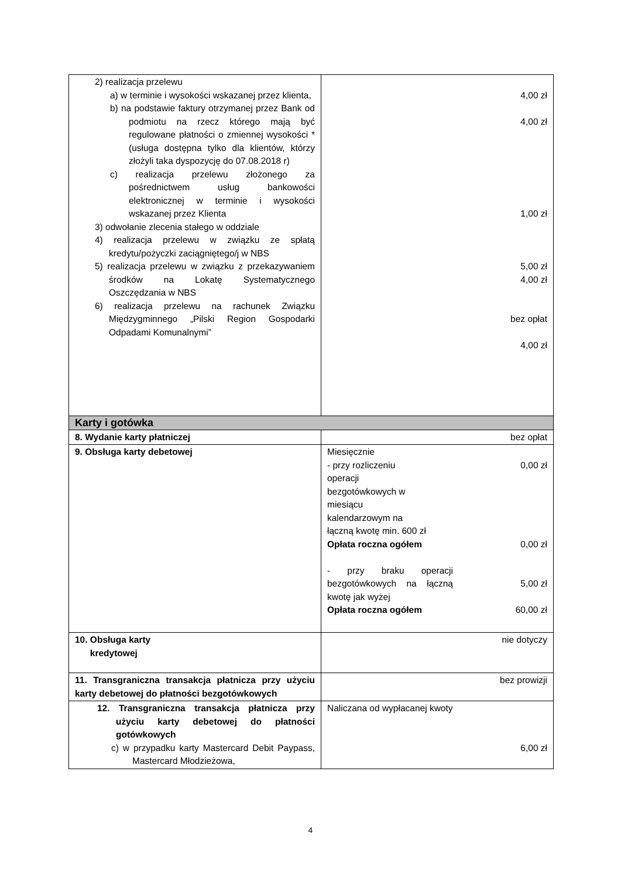| 2) realizacja przelewu a) w terminie i wysokości wskazanej przez klienta, b) na podstawie faktury otrzymanej przez Bank od podmiotu na rzecz którego mają być regulowane płatności o zmiennej wysokości * (usługa dostępna tylko dla klientów, którzy złożyli taka dyspozycję do 07.08.2018 r) c) realizacja przelewu złożonego za pośrednictwem usług bankowości elektronicznej w terminie i wysokości wskazanej przez Klienta 3) odwołanie zlecenia stałego w oddziale 4) realizacja przelewu w związku ze spłatą kredytu/pożyczki zaciągniętego/j w NBS 5) realizacja przelewu w związku z przekazywaniem środków na Lokatę Systematycznego Oszczędzania w NBS 6) realizacja przelewu na rachunek Związku Międzygminnego „Pilski Region Gospodarki Odpadami Komunalnymi” | 4,00 zł 4,00 zł 1,00 zł 5,00 zł 4,00 zł bez opłat 4,00 zł |
| Karty i gotówka | |
| 8. Wydanie karty płatniczej | bez opłat |
| 9. Obsługa karty debetowej | Miesięcznie - przy rozliczeniu operacji bezgotówkowych w miesiącu kalendarzowym na łączną kwotę min. 600 zł 0,00 zł Opłata roczna ogółem 0,00 zł - przy braku operacji bezgotówkowych na łączną kwotę jak wyżej 5,00 zł Opłata roczna ogółem 60,00 zł |
| 10. Obsługa karty kredytowej | nie dotyczy |
| 11. Transgraniczna transakcja płatnicza przy użyciu karty debetowej do płatności bezgotówkowych | bez prowizji |
| 12. Transgraniczna transakcja płatnicza przy użyciu karty debetowej do płatności gotówkowych c) w przypadku karty Mastercard Debit Paypass, Mastercard Młodzieżowa, | Naliczana od wypłacanej kwoty 6,00 zł |
4